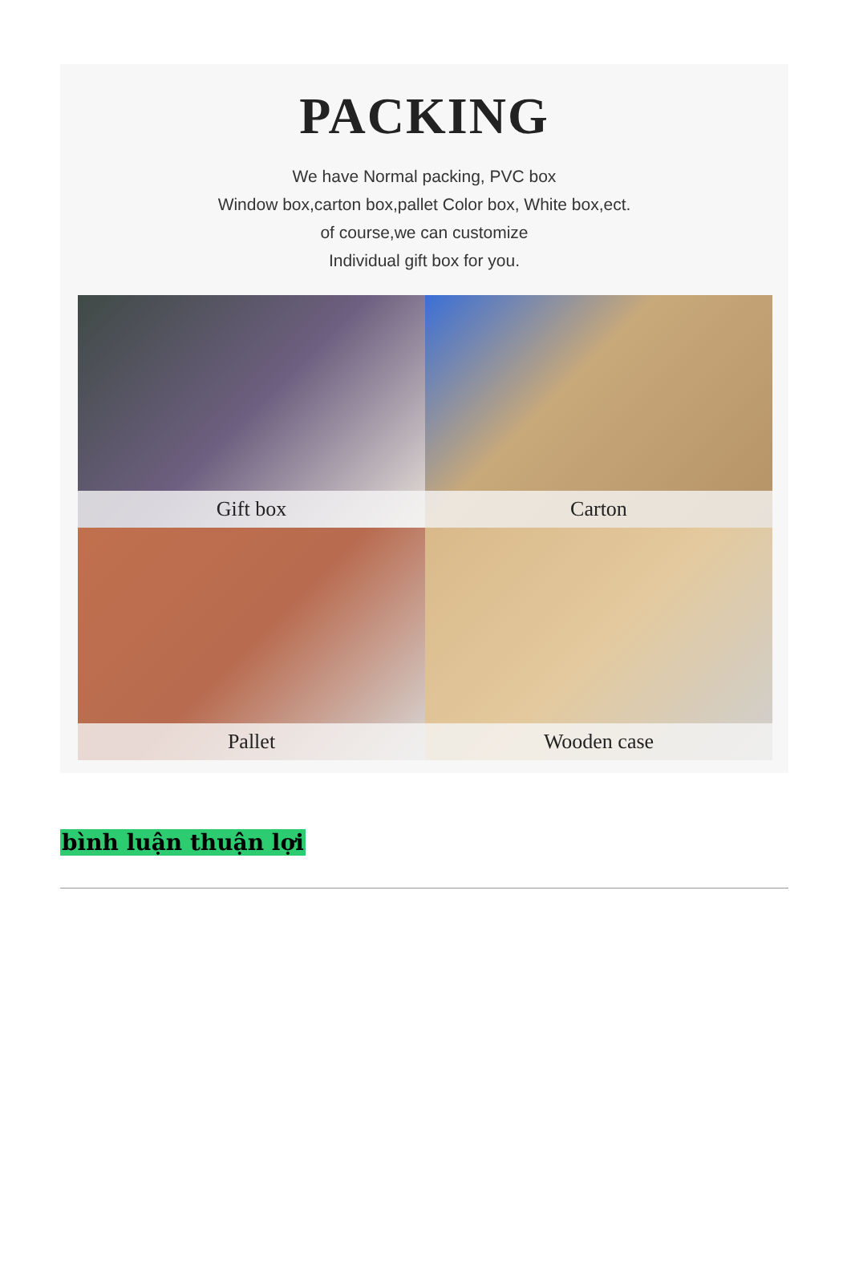PACKING
We have Normal packing, PVC box
Window box,carton box,pallet Color box, White box,ect.
of course,we can customize
Individual gift box for you.
Gift box
Carton
Pallet
Wooden case
bình luận thuận lợi